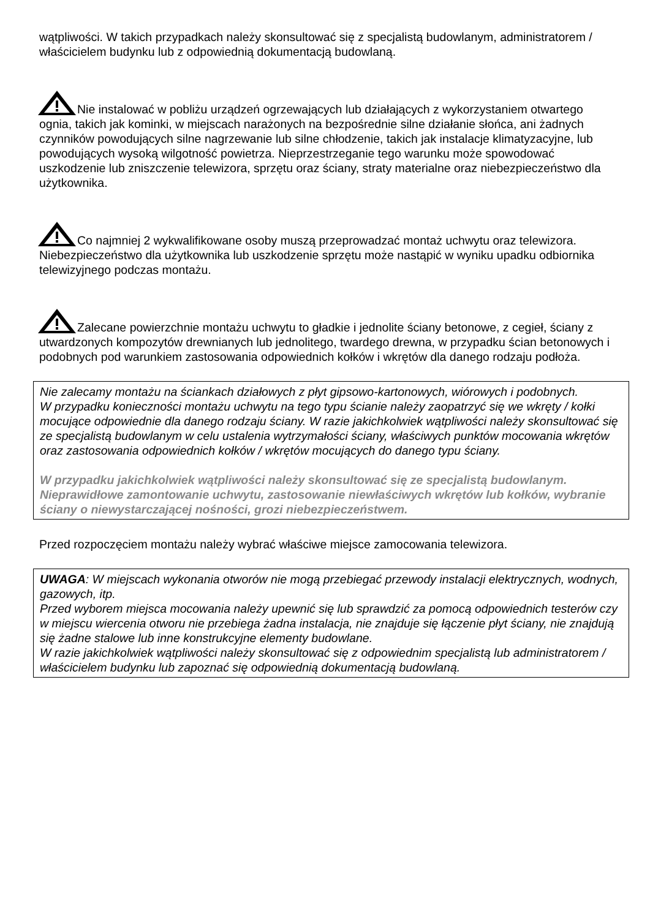wątpliwości. W takich przypadkach należy skonsultować się z specjalistą budowlanym, administratorem / właścicielem budynku lub z odpowiednią dokumentacją budowlaną.
Nie instalować w pobliżu urządzeń ogrzewających lub działających z wykorzystaniem otwartego ognia, takich jak kominki, w miejscach narażonych na bezpośrednie silne działanie słońca, ani żadnych czynników powodujących silne nagrzewanie lub silne chłodzenie, takich jak instalacje klimatyzacyjne, lub powodujących wysoką wilgotność powietrza. Nieprzestrzeganie tego warunku może spowodować uszkodzenie lub zniszczenie telewizora, sprzętu oraz ściany, straty materialne oraz niebezpieczeństwo dla użytkownika.
Co najmniej 2 wykwalifikowane osoby muszą przeprowadzać montaż uchwytu oraz telewizora. Niebezpieczeństwo dla użytkownika lub uszkodzenie sprzętu może nastąpić w wyniku upadku odbiornika telewizyjnego podczas montażu.
Zalecane powierzchnie montażu uchwytu to gładkie i jednolite ściany betonowe, z cegieł, ściany z utwardzonych kompozytów drewnianych lub jednolitego, twardego drewna, w przypadku ścian betonowych i podobnych pod warunkiem zastosowania odpowiednich kołków i wkrętów dla danego rodzaju podłoża.
Nie zalecamy montażu na ściankach działowych z płyt gipsowo-kartonowych, wiórowych i podobnych.
W przypadku konieczności montażu uchwytu na tego typu ścianie należy zaopatrzyć się we wkręty / kołki mocujące odpowiednie dla danego rodzaju ściany. W razie jakichkolwiek wątpliwości należy skonsultować się ze specjalistą budowlanym w celu ustalenia wytrzymałości ściany, właściwych punktów mocowania wkrętów oraz zastosowania odpowiednich kołków / wkrętów mocujących do danego typu ściany.
W przypadku jakichkolwiek wątpliwości należy skonsultować się ze specjalistą budowlanym. Nieprawidłowe zamontowanie uchwytu, zastosowanie niewłaściwych wkrętów lub kołków, wybranie ściany o niewystarczającej nośności, grozi niebezpieczeństwem.
Przed rozpoczęciem montażu należy wybrać właściwe miejsce zamocowania telewizora.
UWAGA: W miejscach wykonania otworów nie mogą przebiegać przewody instalacji elektrycznych, wodnych, gazowych, itp.
Przed wyborem miejsca mocowania należy upewnić się lub sprawdzić za pomocą odpowiednich testerów czy w miejscu wiercenia otworu nie przebiega żadna instalacja, nie znajduje się łączenie płyt ściany, nie znajdują się żadne stalowe lub inne konstrukcyjne elementy budowlane.
W razie jakichkolwiek wątpliwości należy skonsultować się z odpowiednim specjalistą lub administratorem / właścicielem budynku lub zapoznać się odpowiednią dokumentacją budowlaną.